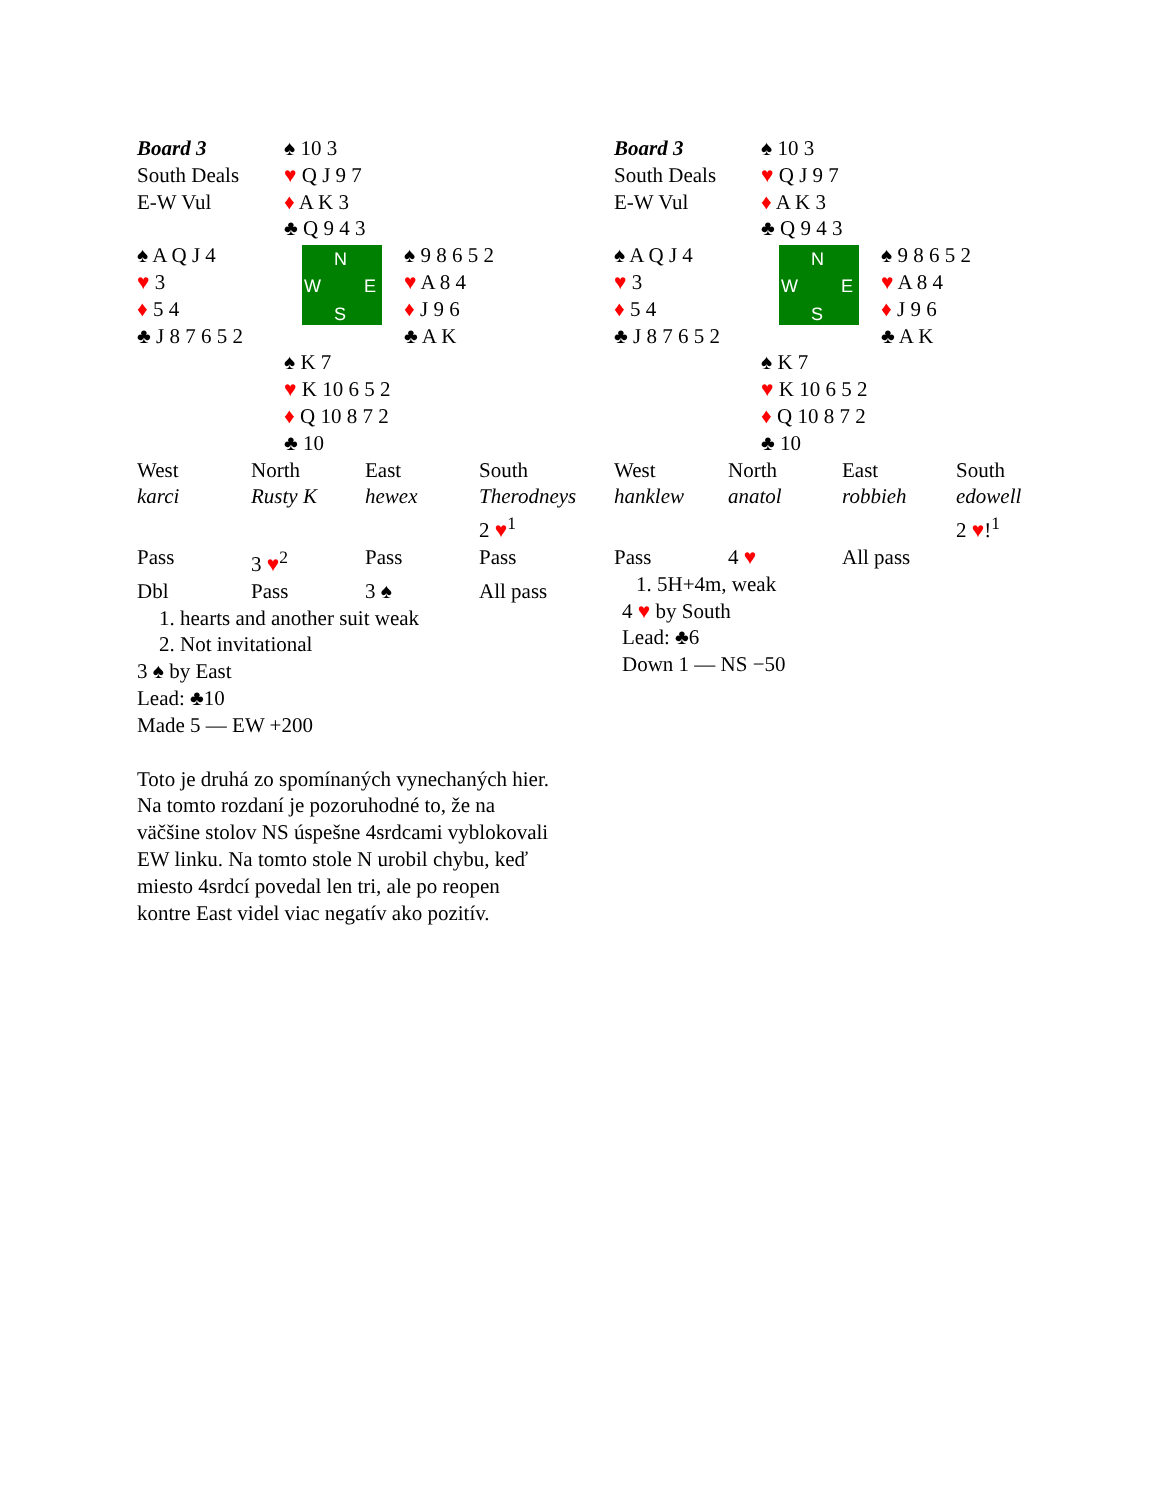| Board 3 South Deals E-W Vul | ♠ 10 3 ♥ Q J 9 7 ♦ A K 3 ♣ Q 9 4 3 | |
| ♠ A Q J 4 ♥ 3 ♦ 5 4 ♣ J 8 7 6 5 2 | N W E S | ♠ 9 8 6 5 2 ♥ A 8 4 ♦ J 9 6 ♣ A K |
| | ♠ K 7 ♥ K 10 6 5 2 ♦ Q 10 8 7 2 ♣ 10 | |
| West | North | East | South |
| karci | Rusty K | hewex | Therodneys |
| | | | 2 ♥<sup>1</sup> |
| Pass | 3 ♥<sup>2</sup> | Pass | Pass |
| Dbl | Pass | 3 ♠ | All pass |
1. hearts and another suit weak
2. Not invitational
3 ♠ by East
Lead: ♣10
Made 5 — EW +200
Toto je druhá zo spomínaných vynechaných hier. Na tomto rozdaní je pozoruhodné to, že na väčšine stolov NS úspešne 4srdcami vyblokovali EW linku. Na tomto stole N urobil chybu, keď miesto 4srdcí povedal len tri, ale po reopen kontre East videl viac negatív ako pozitív.
| Board 3 South Deals E-W Vul | ♠ 10 3 ♥ Q J 9 7 ♦ A K 3 ♣ Q 9 4 3 | |
| ♠ A Q J 4 ♥ 3 ♦ 5 4 ♣ J 8 7 6 5 2 | N W E S | ♠ 9 8 6 5 2 ♥ A 8 4 ♦ J 9 6 ♣ A K |
| | ♠ K 7 ♥ K 10 6 5 2 ♦ Q 10 8 7 2 ♣ 10 | |
| West | North | East | South |
| hanklew | anatol | robbieh | edowell |
| | | | 2 ♥ !<sup>1</sup> |
| Pass | 4 ♥ | All pass | |
1. 5H+4m, weak
4 ♥ by South
Lead: ♣6
Down 1 — NS −50